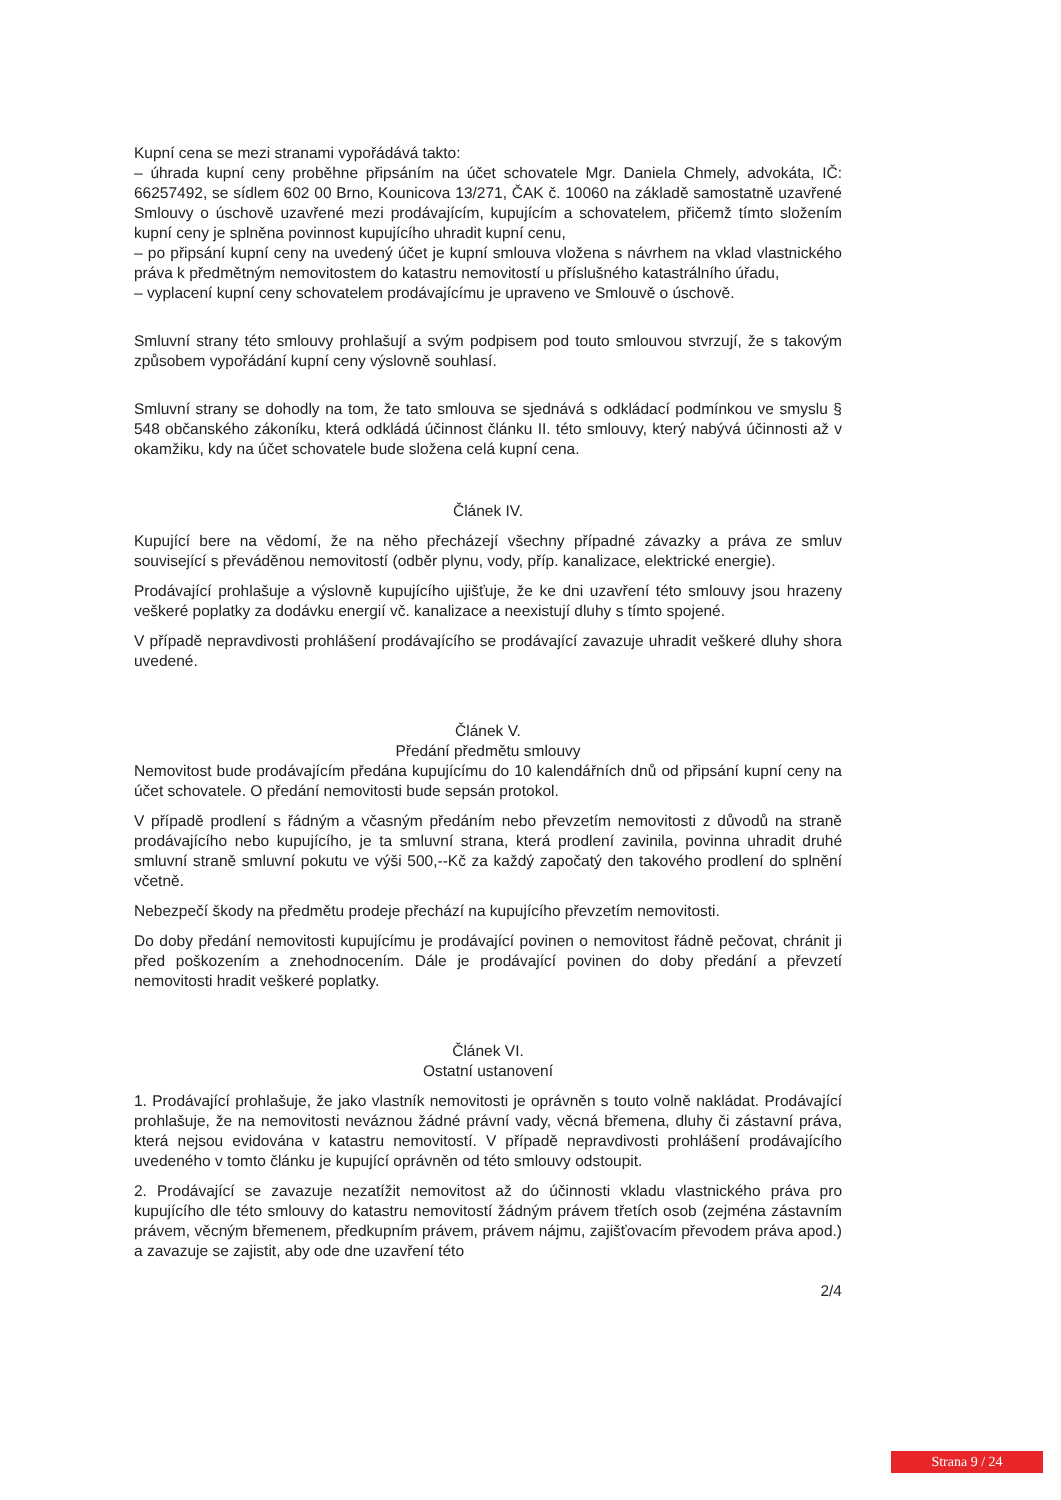Kupní cena se mezi stranami vypořádává takto:
– úhrada kupní ceny proběhne připsáním na účet schovatele Mgr. Daniela Chmely, advokáta, IČ: 66257492, se sídlem 602 00 Brno, Kounicova 13/271, ČAK č. 10060 na základě samostatně uzavřené Smlouvy o úschově uzavřené mezi prodávajícím, kupujícím a schovatelem, přičemž tímto složením kupní ceny je splněna povinnost kupujícího uhradit kupní cenu,
– po připsání kupní ceny na uvedený účet je kupní smlouva vložena s návrhem na vklad vlastnického práva k předmětným nemovitostem do katastru nemovitostí u příslušného katastrálního úřadu,
– vyplacení kupní ceny schovatelem prodávajícímu je upraveno ve Smlouvě o úschově.
Smluvní strany této smlouvy prohlašují a svým podpisem pod touto smlouvou stvrzují, že s takovým způsobem vypořádání kupní ceny výslovně souhlasí.
Smluvní strany se dohodly na tom, že tato smlouva se sjednává s odkládací podmínkou ve smyslu § 548 občanského zákoníku, která odkládá účinnost článku II. této smlouvy, který nabývá účinnosti až v okamžiku, kdy na účet schovatele bude složena celá kupní cena.
Článek IV.
Kupující bere na vědomí, že na něho přecházejí všechny případné závazky a práva ze smluv související s převáděnou nemovitostí (odběr plynu, vody, příp. kanalizace, elektrické energie).
Prodávající prohlašuje a výslovně kupujícího ujišťuje, že ke dni uzavření této smlouvy jsou hrazeny veškeré poplatky za dodávku energií vč. kanalizace a neexistují dluhy s tímto spojené.
V případě nepravdivosti prohlášení prodávajícího se prodávající zavazuje uhradit veškeré dluhy shora uvedené.
Článek V.
Předání předmětu smlouvy
Nemovitost bude prodávajícím předána kupujícímu do 10 kalendářních dnů od připsání kupní ceny na účet schovatele. O předání nemovitosti bude sepsán protokol.
V případě prodlení s řádným a včasným předáním nebo převzetím nemovitosti z důvodů na straně prodávajícího nebo kupujícího, je ta smluvní strana, která prodlení zavinila, povinna uhradit druhé smluvní straně smluvní pokutu ve výši 500,--Kč za každý započatý den takového prodlení do splnění včetně.
Nebezpečí škody na předmětu prodeje přechází na kupujícího převzetím nemovitosti.
Do doby předání nemovitosti kupujícímu je prodávající povinen o nemovitost řádně pečovat, chránit ji před poškozením a znehodnocením. Dále je prodávající povinen do doby předání a převzetí nemovitosti hradit veškeré poplatky.
Článek VI.
Ostatní ustanovení
1. Prodávající prohlašuje, že jako vlastník nemovitosti je oprávněn s touto volně nakládat. Prodávající prohlašuje, že na nemovitosti neváznou žádné právní vady, věcná břemena, dluhy či zástavní práva, která nejsou evidována v katastru nemovitostí. V případě nepravdivosti prohlášení prodávajícího uvedeného v tomto článku je kupující oprávněn od této smlouvy odstoupit.
2. Prodávající se zavazuje nezatížit nemovitost až do účinnosti vkladu vlastnického práva pro kupujícího dle této smlouvy do katastru nemovitostí žádným právem třetích osob (zejména zástavním právem, věcným břemenem, předkupním právem, právem nájmu, zajišťovacím převodem práva apod.) a zavazuje se zajistit, aby ode dne uzavření této
2/4
Strana 9 / 24